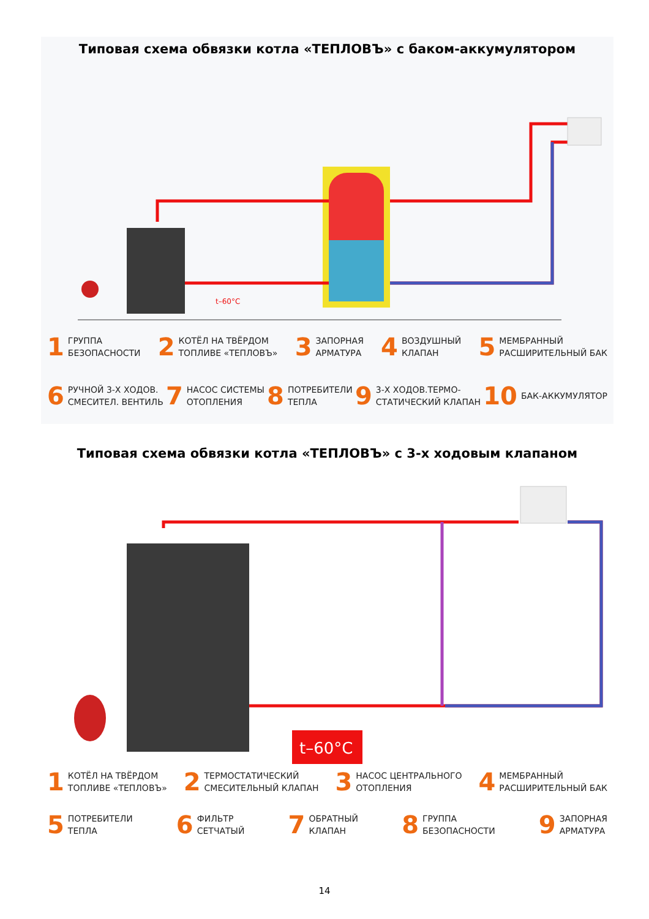Типовая схема обвязки котла «ТЕПЛОВЪ» с баком-аккумулятором
t–60°C
1 ГРУППА
БЕЗОПАСНОСТИ
2 КОТЁЛ НА ТВЁРДОМ
ТОПЛИВЕ «ТЕПЛОВЪ»
3 ЗАПОРНАЯ
АРМАТУРА
4 ВОЗДУШНЫЙ
КЛАПАН
5 МЕМБРАННЫЙ
РАСШИРИТЕЛЬНЫЙ БАК
6 РУЧНОЙ 3-Х ХОДОВ.
СМЕСИТЕЛ. ВЕНТИЛЬ
7 НАСОС СИСТЕМЫ
ОТОПЛЕНИЯ
8 ПОТРЕБИТЕЛИ
ТЕПЛА
9 3-Х ХОДОВ.ТЕРМО-
СТАТИЧЕСКИЙ КЛАПАН
10 БАК-АККУМУЛЯТОР
Типовая схема обвязки котла «ТЕПЛОВЪ» с 3-х ходовым клапаном
t–60°C
1 КОТЁЛ НА ТВЁРДОМ
ТОПЛИВЕ «ТЕПЛОВЪ»
2 ТЕРМОСТАТИЧЕСКИЙ
СМЕСИТЕЛЬНЫЙ КЛАПАН
3 НАСОС ЦЕНТРАЛЬНОГО
ОТОПЛЕНИЯ
4 МЕМБРАННЫЙ
РАСШИРИТЕЛЬНЫЙ БАК
5 ПОТРЕБИТЕЛИ
ТЕПЛА
6 ФИЛЬТР
СЕТЧАТЫЙ
7 ОБРАТНЫЙ
КЛАПАН
8 ГРУППА
БЕЗОПАСНОСТИ
9 ЗАПОРНАЯ
АРМАТУРА
14